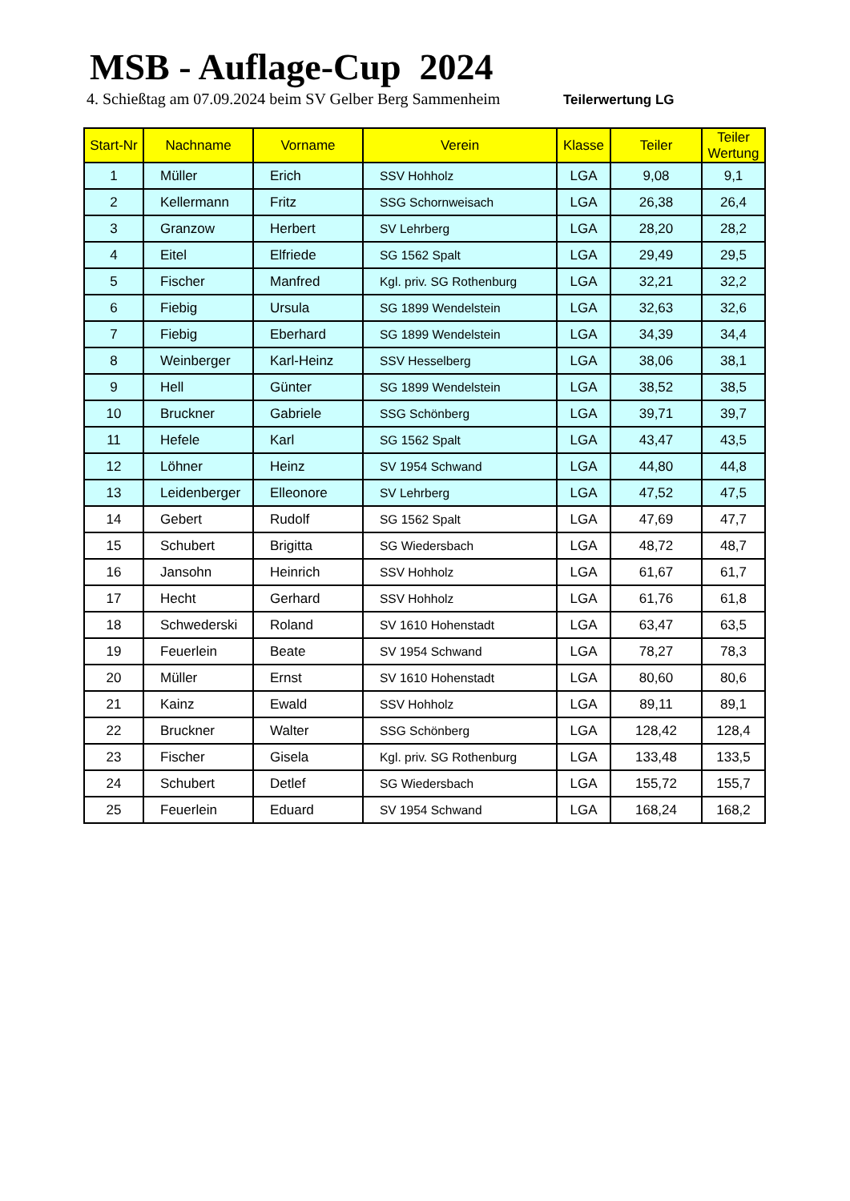MSB - Auflage-Cup 2024
4. Schießtag am 07.09.2024 beim SV Gelber Berg Sammenheim Teilerwertung LG
| Start-Nr | Nachname | Vorname | Verein | Klasse | Teiler | Teiler Wertung |
| --- | --- | --- | --- | --- | --- | --- |
| 1 | Müller | Erich | SSV Hohholz | LGA | 9,08 | 9,1 |
| 2 | Kellermann | Fritz | SSG Schornweisach | LGA | 26,38 | 26,4 |
| 3 | Granzow | Herbert | SV Lehrberg | LGA | 28,20 | 28,2 |
| 4 | Eitel | Elfriede | SG 1562 Spalt | LGA | 29,49 | 29,5 |
| 5 | Fischer | Manfred | Kgl. priv. SG Rothenburg | LGA | 32,21 | 32,2 |
| 6 | Fiebig | Ursula | SG 1899 Wendelstein | LGA | 32,63 | 32,6 |
| 7 | Fiebig | Eberhard | SG 1899 Wendelstein | LGA | 34,39 | 34,4 |
| 8 | Weinberger | Karl-Heinz | SSV Hesselberg | LGA | 38,06 | 38,1 |
| 9 | Hell | Günter | SG 1899 Wendelstein | LGA | 38,52 | 38,5 |
| 10 | Bruckner | Gabriele | SSG Schönberg | LGA | 39,71 | 39,7 |
| 11 | Hefele | Karl | SG 1562 Spalt | LGA | 43,47 | 43,5 |
| 12 | Löhner | Heinz | SV 1954 Schwand | LGA | 44,80 | 44,8 |
| 13 | Leidenberger | Elleonore | SV Lehrberg | LGA | 47,52 | 47,5 |
| 14 | Gebert | Rudolf | SG 1562 Spalt | LGA | 47,69 | 47,7 |
| 15 | Schubert | Brigitta | SG Wiedersbach | LGA | 48,72 | 48,7 |
| 16 | Jansohn | Heinrich | SSV Hohholz | LGA | 61,67 | 61,7 |
| 17 | Hecht | Gerhard | SSV Hohholz | LGA | 61,76 | 61,8 |
| 18 | Schwederski | Roland | SV 1610 Hohenstadt | LGA | 63,47 | 63,5 |
| 19 | Feuerlein | Beate | SV 1954 Schwand | LGA | 78,27 | 78,3 |
| 20 | Müller | Ernst | SV 1610 Hohenstadt | LGA | 80,60 | 80,6 |
| 21 | Kainz | Ewald | SSV Hohholz | LGA | 89,11 | 89,1 |
| 22 | Bruckner | Walter | SSG Schönberg | LGA | 128,42 | 128,4 |
| 23 | Fischer | Gisela | Kgl. priv. SG Rothenburg | LGA | 133,48 | 133,5 |
| 24 | Schubert | Detlef | SG Wiedersbach | LGA | 155,72 | 155,7 |
| 25 | Feuerlein | Eduard | SV 1954 Schwand | LGA | 168,24 | 168,2 |